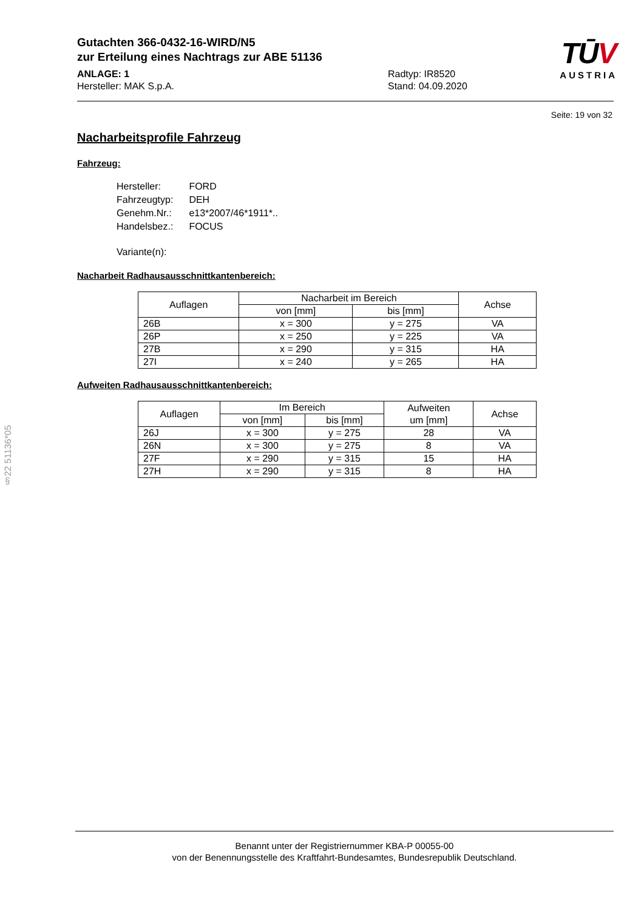Gutachten 366-0432-16-WIRD/N5
zur Erteilung eines Nachtrags zur ABE 51136
ANLAGE: 1
Hersteller: MAK S.p.A.
Radtyp: IR8520
Stand: 04.09.2020
TŪV
AUSTRIA
Seite: 19 von 32
Nacharbeitsprofile Fahrzeug
Fahrzeug:
| Hersteller: | FORD |
| Fahrzeugtyp: | DEH |
| Genehm.Nr.: | e13*2007/46*1911*.. |
| Handelsbez.: | FOCUS |
| Variante(n): | |
Nacharbeit Radhausausschnittkantenbereich:
| Auflagen | Nacharbeit im Bereich | | Achse |
| --- | --- | --- | --- |
| | von [mm] | bis [mm] | |
| 26B | x = 300 | y = 275 | VA |
| 26P | x = 250 | y = 225 | VA |
| 27B | x = 290 | y = 315 | HA |
| 27I | x = 240 | y = 265 | HA |
Aufweiten Radhausausschnittkantenbereich:
| Auflagen | Im Bereich | | Aufweiten um [mm] | Achse |
| --- | --- | --- | --- | --- |
| | von [mm] | bis [mm] | | |
| 26J | x = 300 | y = 275 | 28 | VA |
| 26N | x = 300 | y = 275 | 8 | VA |
| 27F | x = 290 | y = 315 | 15 | HA |
| 27H | x = 290 | y = 315 | 8 | HA |
§22 51136*05
Benannt unter der Registriernummer KBA-P 00055-00
von der Benennungsstelle des Kraftfahrt-Bundesamtes, Bundesrepublik Deutschland.